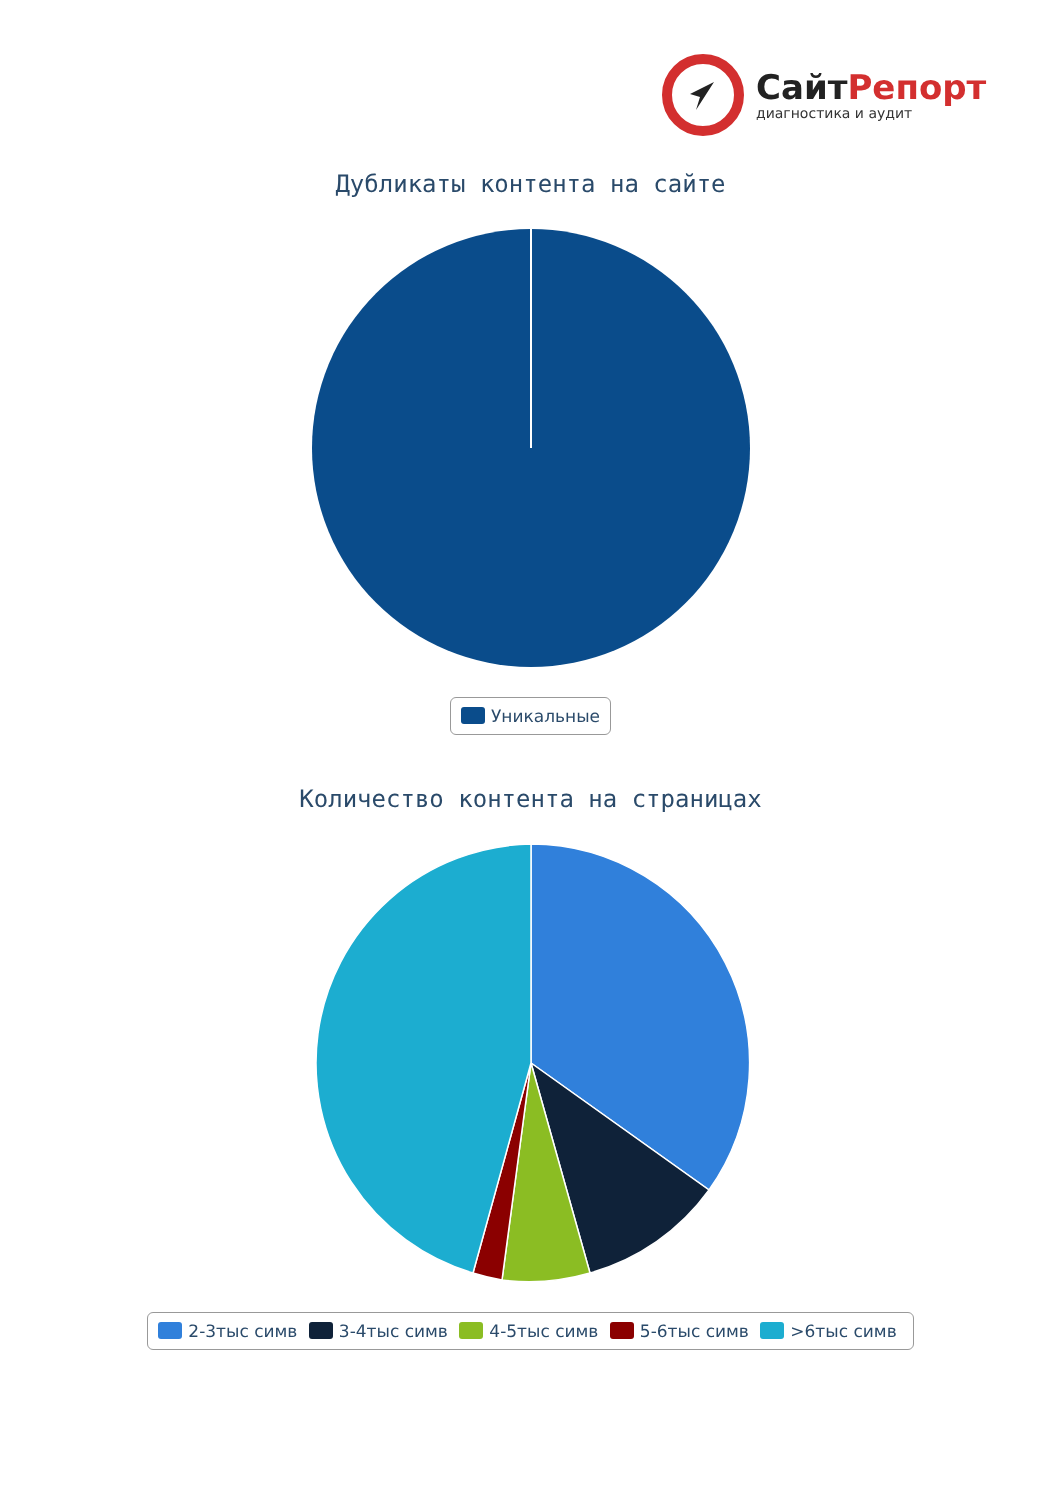СайтРепорт
диагностика и аудит
Дубликаты контента на сайте
Уникальные
Количество контента на страницах
2-3тыс симв 3-4тыс симв 4-5тыс симв 5-6тыс симв >6тыс симв